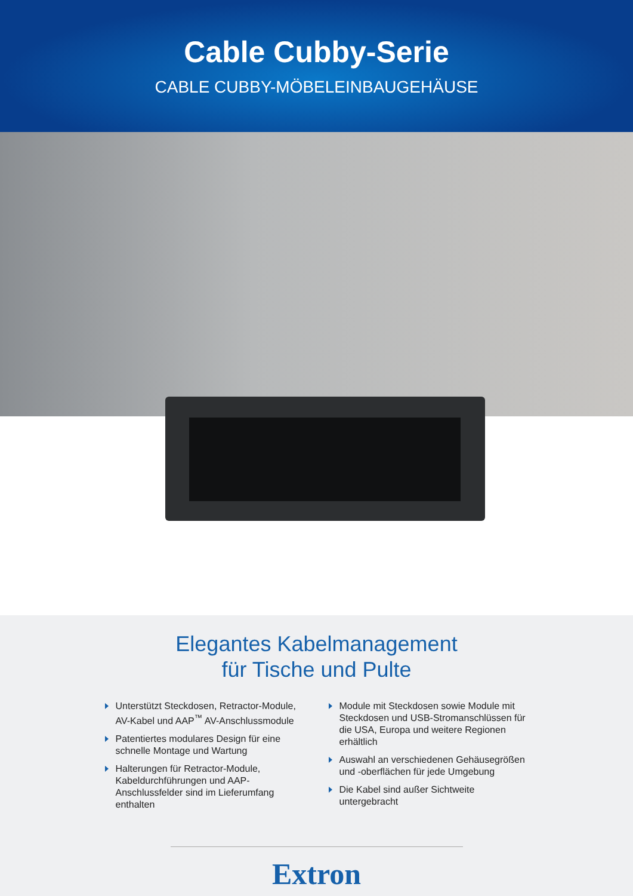Cable Cubby-Serie
CABLE CUBBY-MÖBELEINBAUGEHÄUSE
Elegantes Kabelmanagement
für Tische und Pulte
Unterstützt Steckdosen, Retractor-Module, AV-Kabel und AAP<sup>™</sup> AV-Anschlussmodule
Patentiertes modulares Design für eine schnelle Montage und Wartung
Halterungen für Retractor-Module, Kabeldurchführungen und AAP-Anschlussfelder sind im Lieferumfang enthalten
Module mit Steckdosen sowie Module mit Steckdosen und USB-Stromanschlüssen für die USA, Europa und weitere Regionen erhältlich
Auswahl an verschiedenen Gehäusegrößen und -oberflächen für jede Umgebung
Die Kabel sind außer Sichtweite untergebracht
Extron